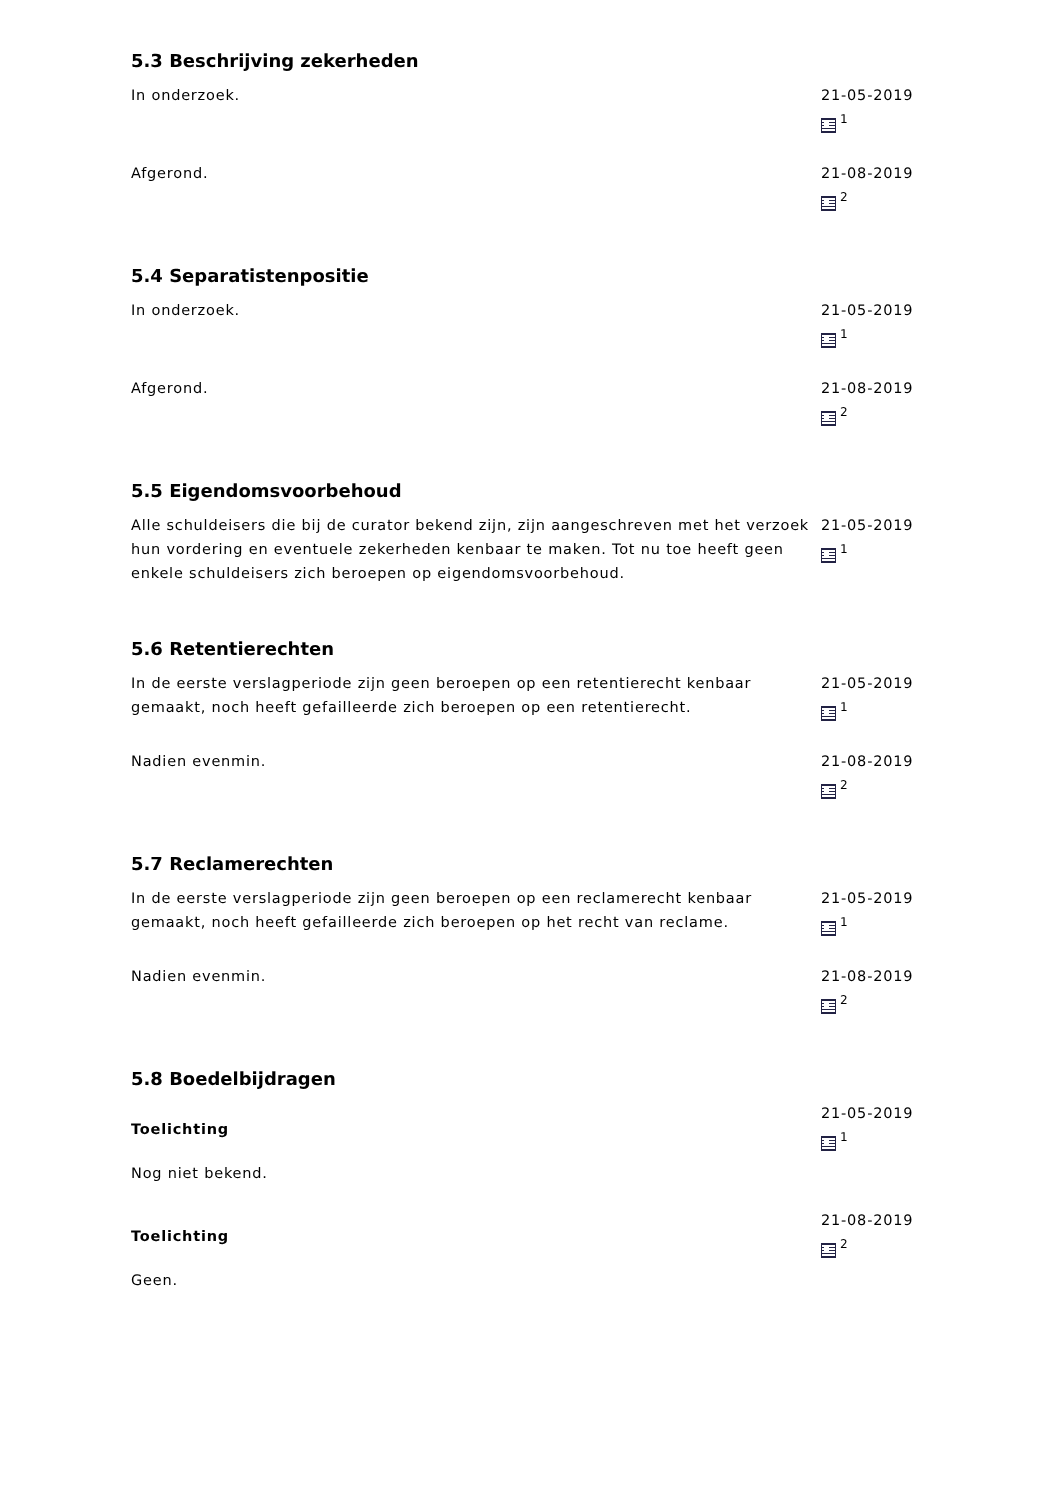5.3 Beschrijving zekerheden
In onderzoek. 21-05-2019
<sup>1</sup>
Afgerond. 21-08-2019
<sup>2</sup>
5.4 Separatistenpositie
In onderzoek. 21-05-2019
<sup>1</sup>
Afgerond. 21-08-2019
<sup>2</sup>
5.5 Eigendomsvoorbehoud
Alle schuldeisers die bij de curator bekend zijn, zijn aangeschreven met het verzoek hun vordering en eventuele zekerheden kenbaar te maken. Tot nu toe heeft geen enkele schuldeisers zich beroepen op eigendomsvoorbehoud.
21-05-2019
<sup>1</sup>
5.6 Retentierechten
In de eerste verslagperiode zijn geen beroepen op een retentierecht kenbaar gemaakt, noch heeft gefailleerde zich beroepen op een retentierecht.
21-05-2019
<sup>1</sup>
Nadien evenmin. 21-08-2019
<sup>2</sup>
5.7 Reclamerechten
In de eerste verslagperiode zijn geen beroepen op een reclamerecht kenbaar gemaakt, noch heeft gefailleerde zich beroepen op het recht van reclame.
21-05-2019
<sup>1</sup>
Nadien evenmin. 21-08-2019
<sup>2</sup>
5.8 Boedelbijdragen
Toelichting
Nog niet bekend.
21-05-2019
<sup>1</sup>
Toelichting
Geen.
21-08-2019
<sup>2</sup>